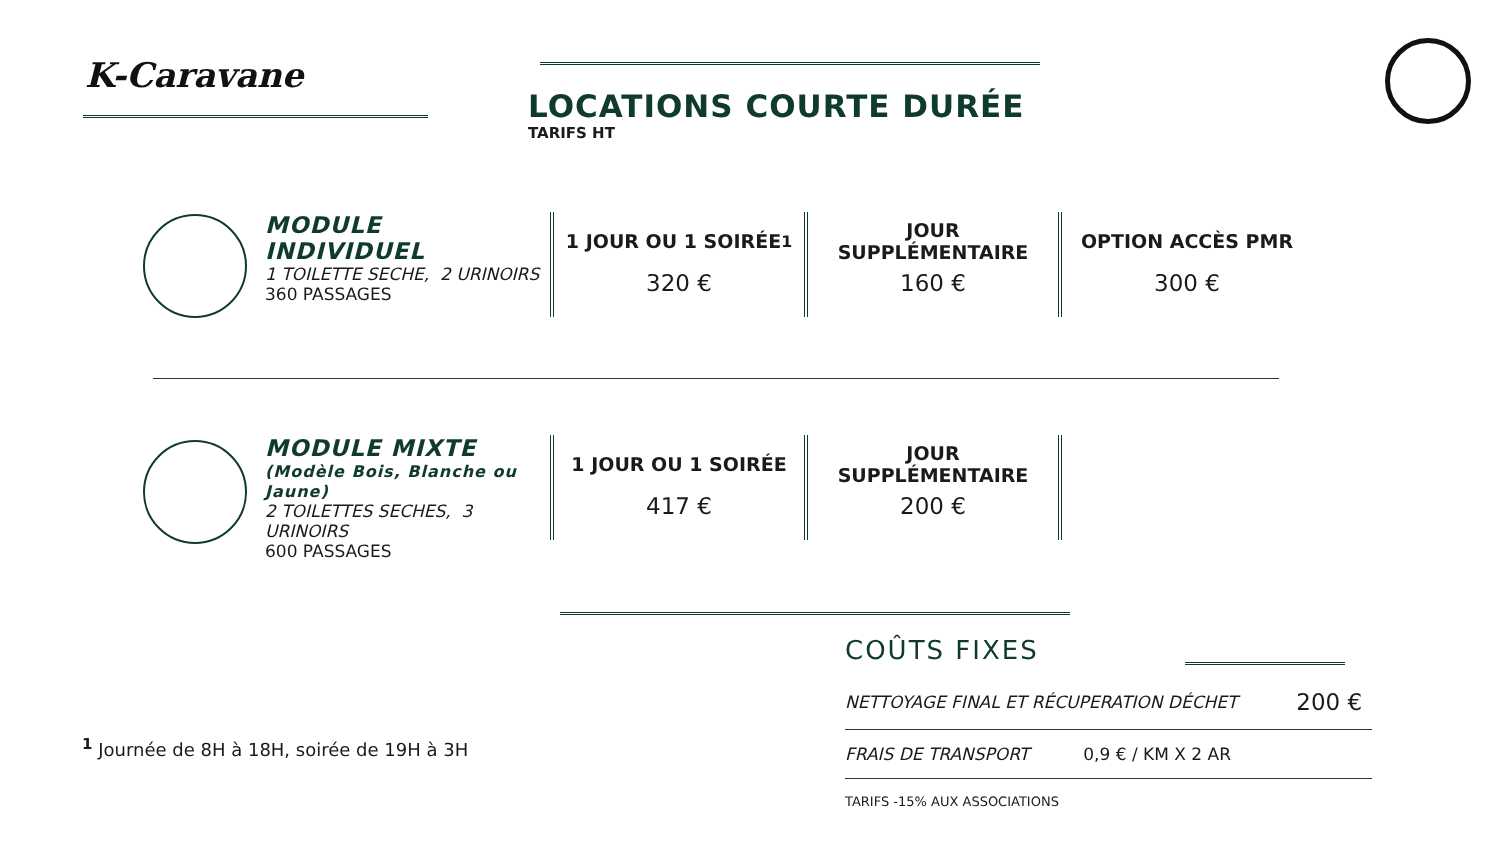K-Caravane
LOCATIONS COURTE DURÉE
TARIFS HT
MODULE INDIVIDUEL
1 TOILETTE SECHE, 2 URINOIRS
360 PASSAGES
1 JOUR OU 1 SOIRÉE <sup>1</sup>
320 €
JOUR
SUPPLÉMENTAIRE
160 €
OPTION ACCÈS PMR
300 €
MODULE MIXTE
(Modèle Bois, Blanche ou Jaune)
2 TOILETTES SECHES, 3 URINOIRS
600 PASSAGES
1 JOUR OU 1 SOIRÉE
417 €
JOUR
SUPPLÉMENTAIRE
200 €
COÛTS FIXES
| NETTOYAGE FINAL ET RÉCUPERATION DÉCHET | 200 € |
| FRAIS DE TRANSPORT 0,9 € / KM X 2 AR | |
TARIFS -15% AUX ASSOCIATIONS
<sup>1</sup> Journée de 8H à 18H, soirée de 19H à 3H